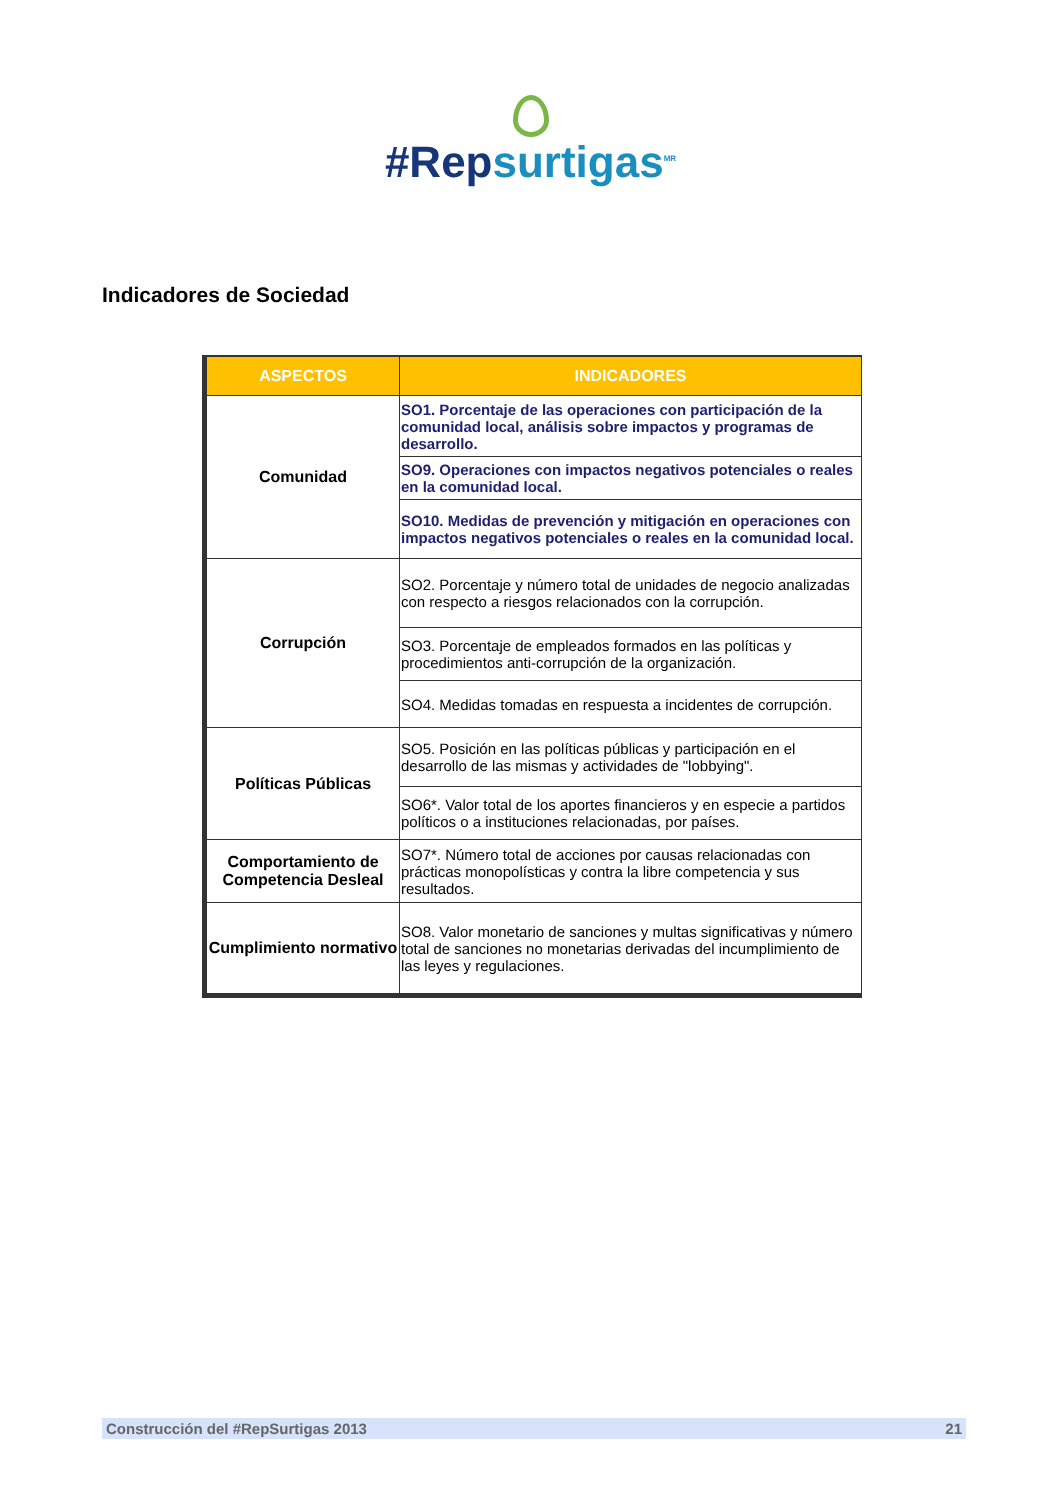#Repsurtigas<sup>MR</sup>
Indicadores de Sociedad
| ASPECTOS | INDICADORES |
| --- | --- |
| Comunidad | SO1. Porcentaje de las operaciones con participación de la comunidad local, análisis sobre impactos y programas de desarrollo. |
| | SO9. Operaciones con impactos negativos potenciales o reales en la comunidad local. |
| | SO10. Medidas de prevención y mitigación en operaciones con impactos negativos potenciales o reales en la comunidad local. |
| Corrupción | SO2. Porcentaje y número total de unidades de negocio analizadas con respecto a riesgos relacionados con la corrupción. |
| | SO3. Porcentaje de empleados formados en las políticas y procedimientos anti-corrupción de la organización. |
| | SO4. Medidas tomadas en respuesta a incidentes de corrupción. |
| Políticas Públicas | SO5. Posición en las políticas públicas y participación en el desarrollo de las mismas y actividades de "lobbying". |
| | SO6*. Valor total de los aportes financieros y en especie a partidos políticos o a instituciones relacionadas, por países. |
| Comportamiento de Competencia Desleal | SO7*. Número total de acciones por causas relacionadas con prácticas monopolísticas y contra la libre competencia y sus resultados. |
| Cumplimiento normativo | SO8. Valor monetario de sanciones y multas significativas y número total de sanciones no monetarias derivadas del incumplimiento de las leyes y regulaciones. |
Construcción del #RepSurtigas 2013 21